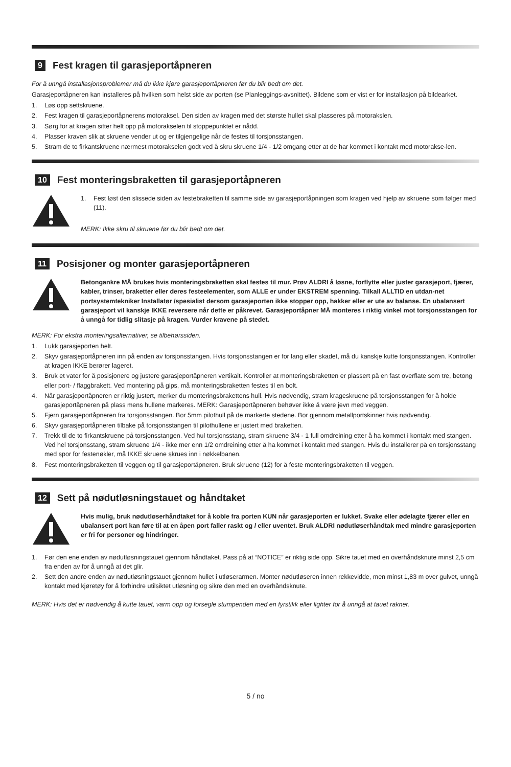9 Fest kragen til garasjeportåpneren
For å unngå installasjonsproblemer må du ikke kjøre garasjeportåpneren før du blir bedt om det.
Garasjeportåpneren kan installeres på hvilken som helst side av porten (se Planleggings-avsnittet). Bildene som er vist er for installasjon på bildearket.
1. Løs opp settskruene.
2. Fest kragen til garasjeportåpnerens motoraksel. Den siden av kragen med det største hullet skal plasseres på motorakslen.
3. Sørg for at kragen sitter helt opp på motorakselen til stoppepunktet er nådd.
4. Plasser kraven slik at skruene vender ut og er tilgjengelige når de festes til torsjonsstangen.
5. Stram de to firkantskruene nærmest motorakselen godt ved å skru skruene 1/4 - 1/2 omgang etter at de har kommet i kontakt med motorakse-len.
10 Fest monteringsbraketten til garasjeportåpneren
1. Fest løst den slissede siden av festebraketten til samme side av garasjeportåpningen som kragen ved hjelp av skruene som følger med (11).
MERK: Ikke skru til skruene før du blir bedt om det.
11 Posisjoner og monter garasjeportåpneren
Betongankre MÅ brukes hvis monteringsbraketten skal festes til mur. Prøv ALDRI å løsne, forflytte eller juster garasjeport, fjærer, kabler, trinser, braketter eller deres festeelementer, som ALLE er under EKSTREM spenning. Tilkall ALLTID en utdan-net portsystemtekniker Installatør /spesialist dersom garasjeporten ikke stopper opp, hakker eller er ute av balanse. En ubalansert garasjeport vil kanskje IKKE reversere når dette er påkrevet. Garasjeportåpner MÅ monteres i riktig vinkel mot torsjonsstangen for å unngå for tidlig slitasje på kragen. Vurder kravene på stedet.
MERK: For ekstra monteringsalternativer, se tilbehørssiden.
1. Lukk garasjeporten helt.
2. Skyv garasjeportåpneren inn på enden av torsjonsstangen. Hvis torsjonsstangen er for lang eller skadet, må du kanskje kutte torsjonsstangen. Kontroller at kragen IKKE berører lageret.
3. Bruk et vater for å posisjonere og justere garasjeportåpneren vertikalt. Kontroller at monteringsbraketten er plassert på en fast overflate som tre, betong eller port- / flaggbrakett. Ved montering på gips, må monteringsbraketten festes til en bolt.
4. Når garasjeportåpneren er riktig justert, merker du monteringsbrakettens hull. Hvis nødvendig, stram krageskruene på torsjonsstangen for å holde garasjeportåpneren på plass mens hullene markeres. MERK: Garasjeportåpneren behøver ikke å være jevn med veggen.
5. Fjern garasjeportåpneren fra torsjonsstangen. Bor 5mm pilothull på de markerte stedene. Bor gjennom metallportskinner hvis nødvendig.
6. Skyv garasjeportåpneren tilbake på torsjonsstangen til pilothullene er justert med braketten.
7. Trekk til de to firkantskruene på torsjonsstangen. Ved hul torsjonsstang, stram skruene 3/4 - 1 full omdreining etter å ha kommet i kontakt med stangen. Ved hel torsjonsstang, stram skruene 1/4 - ikke mer enn 1/2 omdreining etter å ha kommet i kontakt med stangen. Hvis du installerer på en torsjonsstang med spor for festenøkler, må IKKE skruene skrues inn i nøkkelbanen.
8. Fest monteringsbraketten til veggen og til garasjeportåpneren. Bruk skruene (12) for å feste monteringsbraketten til veggen.
12 Sett på nødutløsningstauet og håndtaket
Hvis mulig, bruk nødutløserhåndtaket for å koble fra porten KUN når garasjeporten er lukket. Svake eller ødelagte fjærer eller en ubalansert port kan føre til at en åpen port faller raskt og / eller uventet. Bruk ALDRI nødutløserhåndtak med mindre garasjeporten er fri for personer og hindringer.
1. Før den ene enden av nødutløsningstauet gjennom håndtaket. Pass på at “NOTICE” er riktig side opp. Sikre tauet med en overhåndsknute minst 2,5 cm fra enden av for å unngå at det glir.
2. Sett den andre enden av nødutløsningstauet gjennom hullet i utløserarmen. Monter nødutløseren innen rekkevidde, men minst 1,83 m over gulvet, unngå kontakt med kjøretøy for å forhindre utilsiktet utløsning og sikre den med en overhåndsknute.
MERK: Hvis det er nødvendig å kutte tauet, varm opp og forsegle stumpenden med en fyrstikk eller lighter for å unngå at tauet rakner.
5 / no